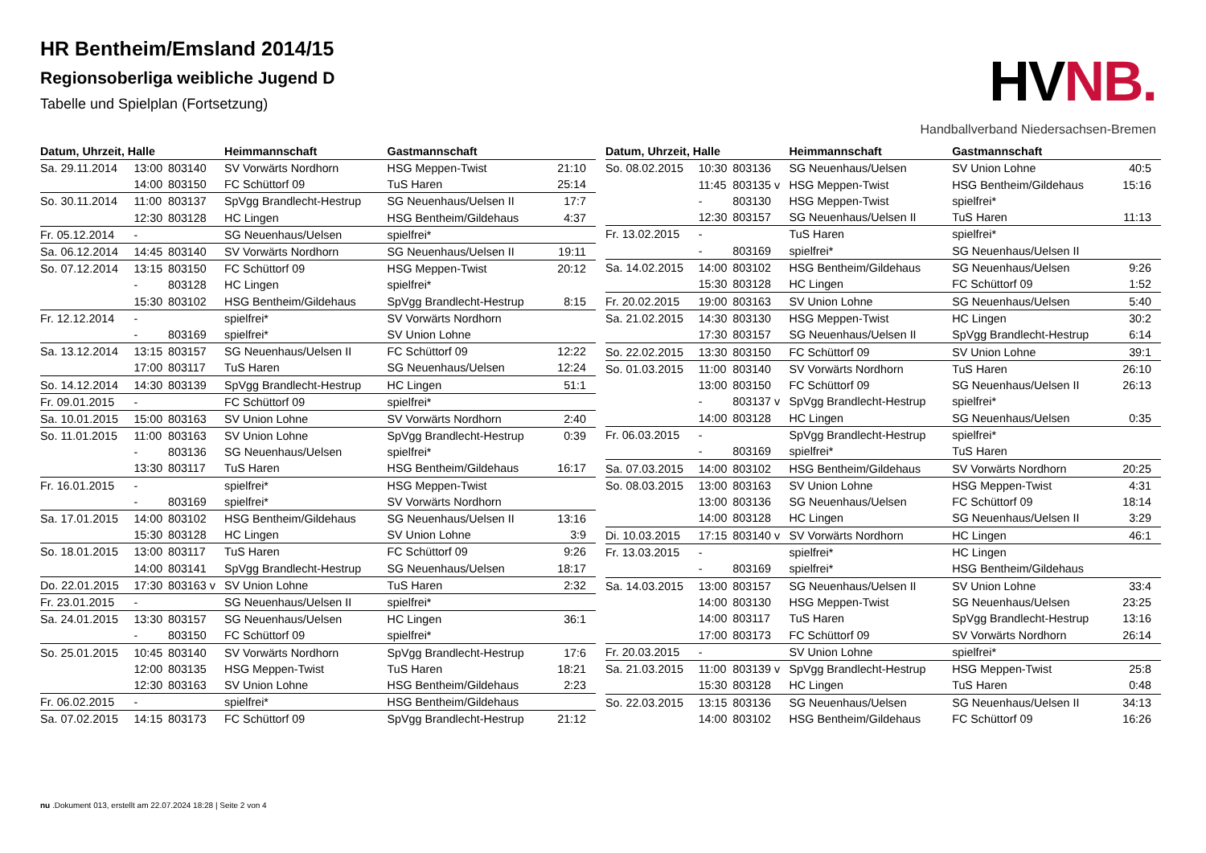HR Bentheim/Emsland 2014/15
Regionsoberliga weibliche Jugend D
Tabelle und Spielplan (Fortsetzung)
HVNB.
Handballverband Niedersachsen-Bremen
| Datum, Uhrzeit, Halle | | | Heimmannschaft | Gastmannschaft | |
| --- | --- | --- | --- | --- | --- |
| Sa. 29.11.2014 | 13:00 | 803140 | SV Vorwärts Nordhorn | HSG Meppen-Twist | 21:10 |
| | 14:00 | 803150 | FC Schüttorf 09 | TuS Haren | 25:14 |
| So. 30.11.2014 | 11:00 | 803137 | SpVgg Brandlecht-Hestrup | SG Neuenhaus/Uelsen II | 17:7 |
| | 12:30 | 803128 | HC Lingen | HSG Bentheim/Gildehaus | 4:37 |
| Fr. 05.12.2014 | - | | SG Neuenhaus/Uelsen | spielfrei* | |
| Sa. 06.12.2014 | 14:45 | 803140 | SV Vorwärts Nordhorn | SG Neuenhaus/Uelsen II | 19:11 |
| So. 07.12.2014 | 13:15 | 803150 | FC Schüttorf 09 | HSG Meppen-Twist | 20:12 |
| | - | 803128 | HC Lingen | spielfrei* | |
| | 15:30 | 803102 | HSG Bentheim/Gildehaus | SpVgg Brandlecht-Hestrup | 8:15 |
| Fr. 12.12.2014 | - | | spielfrei* | SV Vorwärts Nordhorn | |
| | - | 803169 | spielfrei* | SV Union Lohne | |
| Sa. 13.12.2014 | 13:15 | 803157 | SG Neuenhaus/Uelsen II | FC Schüttorf 09 | 12:22 |
| | 17:00 | 803117 | TuS Haren | SG Neuenhaus/Uelsen | 12:24 |
| So. 14.12.2014 | 14:30 | 803139 | SpVgg Brandlecht-Hestrup | HC Lingen | 51:1 |
| Fr. 09.01.2015 | - | | FC Schüttorf 09 | spielfrei* | |
| Sa. 10.01.2015 | 15:00 | 803163 | SV Union Lohne | SV Vorwärts Nordhorn | 2:40 |
| So. 11.01.2015 | 11:00 | 803163 | SV Union Lohne | SpVgg Brandlecht-Hestrup | 0:39 |
| | - | 803136 | SG Neuenhaus/Uelsen | spielfrei* | |
| | 13:30 | 803117 | TuS Haren | HSG Bentheim/Gildehaus | 16:17 |
| Fr. 16.01.2015 | - | | spielfrei* | HSG Meppen-Twist | |
| | - | 803169 | spielfrei* | SV Vorwärts Nordhorn | |
| Sa. 17.01.2015 | 14:00 | 803102 | HSG Bentheim/Gildehaus | SG Neuenhaus/Uelsen II | 13:16 |
| | 15:30 | 803128 | HC Lingen | SV Union Lohne | 3:9 |
| So. 18.01.2015 | 13:00 | 803117 | TuS Haren | FC Schüttorf 09 | 9:26 |
| | 14:00 | 803141 | SpVgg Brandlecht-Hestrup | SG Neuenhaus/Uelsen | 18:17 |
| Do. 22.01.2015 | 17:30 | 803163 v | SV Union Lohne | TuS Haren | 2:32 |
| Fr. 23.01.2015 | - | | SG Neuenhaus/Uelsen II | spielfrei* | |
| Sa. 24.01.2015 | 13:30 | 803157 | SG Neuenhaus/Uelsen | HC Lingen | 36:1 |
| | - | 803150 | FC Schüttorf 09 | spielfrei* | |
| So. 25.01.2015 | 10:45 | 803140 | SV Vorwärts Nordhorn | SpVgg Brandlecht-Hestrup | 17:6 |
| | 12:00 | 803135 | HSG Meppen-Twist | TuS Haren | 18:21 |
| | 12:30 | 803163 | SV Union Lohne | HSG Bentheim/Gildehaus | 2:23 |
| Fr. 06.02.2015 | - | | spielfrei* | HSG Bentheim/Gildehaus | |
| Sa. 07.02.2015 | 14:15 | 803173 | FC Schüttorf 09 | SpVgg Brandlecht-Hestrup | 21:12 |
| Datum, Uhrzeit, Halle | | | Heimmannschaft | Gastmannschaft | |
| --- | --- | --- | --- | --- | --- |
| So. 08.02.2015 | 10:30 | 803136 | SG Neuenhaus/Uelsen | SV Union Lohne | 40:5 |
| | 11:45 | 803135 v | HSG Meppen-Twist | HSG Bentheim/Gildehaus | 15:16 |
| | - | 803130 | HSG Meppen-Twist | spielfrei* | |
| | 12:30 | 803157 | SG Neuenhaus/Uelsen II | TuS Haren | 11:13 |
| Fr. 13.02.2015 | - | | TuS Haren | spielfrei* | |
| | - | 803169 | spielfrei* | SG Neuenhaus/Uelsen II | |
| Sa. 14.02.2015 | 14:00 | 803102 | HSG Bentheim/Gildehaus | SG Neuenhaus/Uelsen | 9:26 |
| | 15:30 | 803128 | HC Lingen | FC Schüttorf 09 | 1:52 |
| Fr. 20.02.2015 | 19:00 | 803163 | SV Union Lohne | SG Neuenhaus/Uelsen | 5:40 |
| Sa. 21.02.2015 | 14:30 | 803130 | HSG Meppen-Twist | HC Lingen | 30:2 |
| | 17:30 | 803157 | SG Neuenhaus/Uelsen II | SpVgg Brandlecht-Hestrup | 6:14 |
| So. 22.02.2015 | 13:30 | 803150 | FC Schüttorf 09 | SV Union Lohne | 39:1 |
| So. 01.03.2015 | 11:00 | 803140 | SV Vorwärts Nordhorn | TuS Haren | 26:10 |
| | 13:00 | 803150 | FC Schüttorf 09 | SG Neuenhaus/Uelsen II | 26:13 |
| | - | 803137 v | SpVgg Brandlecht-Hestrup | spielfrei* | |
| | 14:00 | 803128 | HC Lingen | SG Neuenhaus/Uelsen | 0:35 |
| Fr. 06.03.2015 | - | | SpVgg Brandlecht-Hestrup | spielfrei* | |
| | - | 803169 | spielfrei* | TuS Haren | |
| Sa. 07.03.2015 | 14:00 | 803102 | HSG Bentheim/Gildehaus | SV Vorwärts Nordhorn | 20:25 |
| So. 08.03.2015 | 13:00 | 803163 | SV Union Lohne | HSG Meppen-Twist | 4:31 |
| | 13:00 | 803136 | SG Neuenhaus/Uelsen | FC Schüttorf 09 | 18:14 |
| | 14:00 | 803128 | HC Lingen | SG Neuenhaus/Uelsen II | 3:29 |
| Di. 10.03.2015 | 17:15 | 803140 v | SV Vorwärts Nordhorn | HC Lingen | 46:1 |
| Fr. 13.03.2015 | - | | spielfrei* | HC Lingen | |
| | - | 803169 | spielfrei* | HSG Bentheim/Gildehaus | |
| Sa. 14.03.2015 | 13:00 | 803157 | SG Neuenhaus/Uelsen II | SV Union Lohne | 33:4 |
| | 14:00 | 803130 | HSG Meppen-Twist | SG Neuenhaus/Uelsen | 23:25 |
| | 14:00 | 803117 | TuS Haren | SpVgg Brandlecht-Hestrup | 13:16 |
| | 17:00 | 803173 | FC Schüttorf 09 | SV Vorwärts Nordhorn | 26:14 |
| Fr. 20.03.2015 | - | | SV Union Lohne | spielfrei* | |
| Sa. 21.03.2015 | 11:00 | 803139 v | SpVgg Brandlecht-Hestrup | HSG Meppen-Twist | 25:8 |
| | 15:30 | 803128 | HC Lingen | TuS Haren | 0:48 |
| So. 22.03.2015 | 13:15 | 803136 | SG Neuenhaus/Uelsen | SG Neuenhaus/Uelsen II | 34:13 |
| | 14:00 | 803102 | HSG Bentheim/Gildehaus | FC Schüttorf 09 | 16:26 |
nu .Dokument 013, erstellt am 22.07.2024 18:28 | Seite 2 von 4